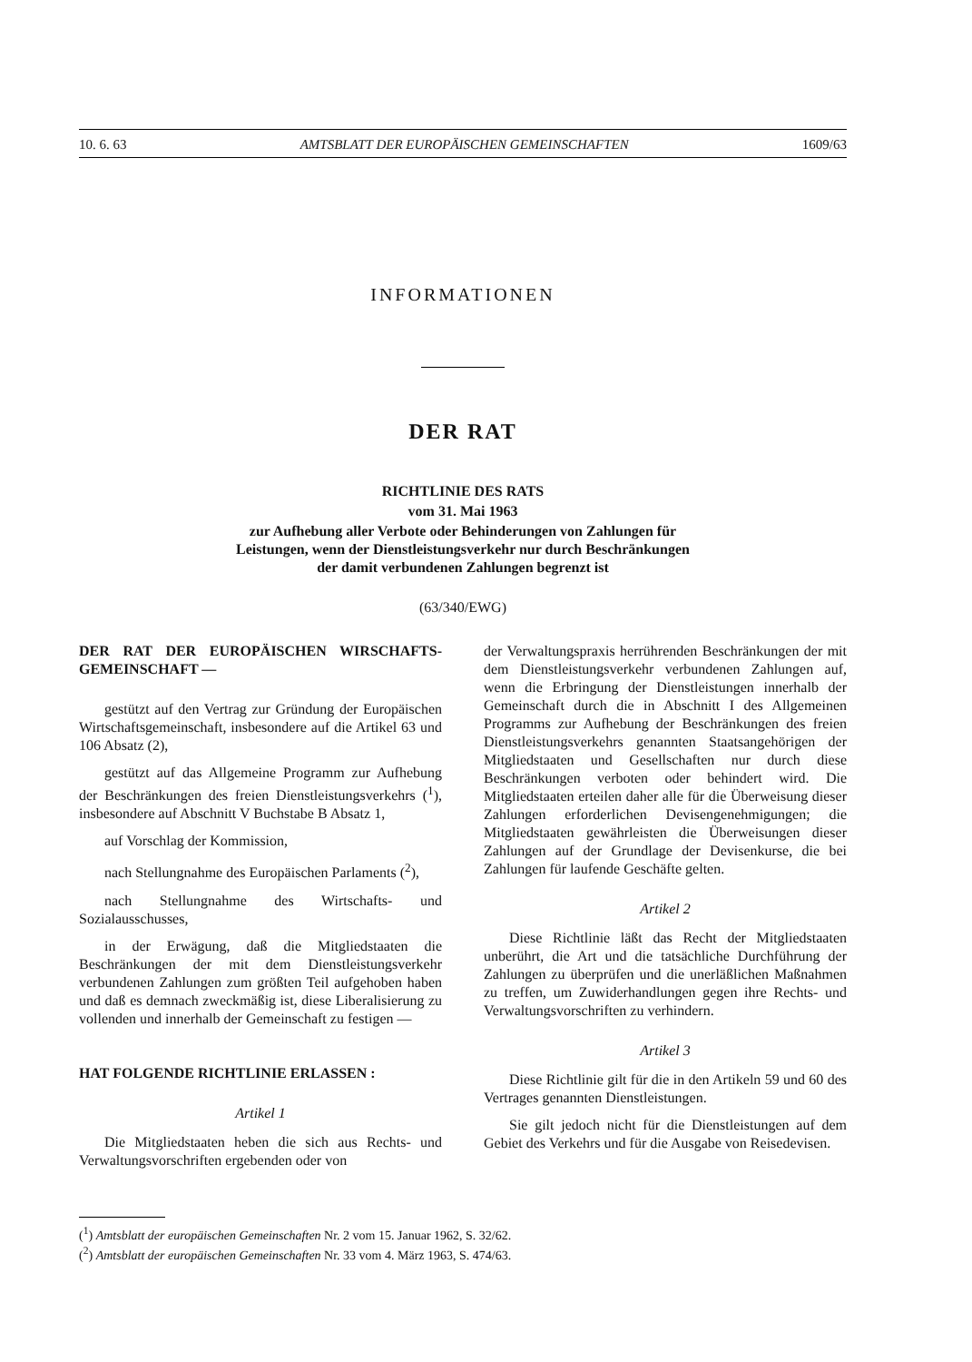10. 6. 63 AMTSBLATT DER EUROPÄISCHEN GEMEINSCHAFTEN 1609/63
INFORMATIONEN
DER RAT
RICHTLINIE DES RATS
vom 31. Mai 1963
zur Aufhebung aller Verbote oder Behinderungen von Zahlungen für
Leistungen, wenn der Dienstleistungsverkehr nur durch Beschränkungen
der damit verbundenen Zahlungen begrenzt ist
(63/340/EWG)
DER RAT DER EUROPÄISCHEN WIRSCHAFTS-GEMEINSCHAFT —
gestützt auf den Vertrag zur Gründung der Europäischen Wirtschaftsgemeinschaft, insbesondere auf die Artikel 63 und 106 Absatz (2),
gestützt auf das Allgemeine Programm zur Aufhebung der Beschränkungen des freien Dienstleistungsverkehrs (<sup>1</sup>), insbesondere auf Abschnitt V Buchstabe B Absatz 1,
auf Vorschlag der Kommission,
nach Stellungnahme des Europäischen Parlaments (<sup>2</sup>),
nach Stellungnahme des Wirtschafts- und Sozialausschusses,
in der Erwägung, daß die Mitgliedstaaten die Beschränkungen der mit dem Dienstleistungsverkehr verbundenen Zahlungen zum größten Teil aufgehoben haben und daß es demnach zweckmäßig ist, diese Liberalisierung zu vollenden und innerhalb der Gemeinschaft zu festigen —
HAT FOLGENDE RICHTLINIE ERLASSEN :
Artikel 1
Die Mitgliedstaaten heben die sich aus Rechts- und Verwaltungsvorschriften ergebenden oder von
der Verwaltungspraxis herrührenden Beschränkungen der mit dem Dienstleistungsverkehr verbundenen Zahlungen auf, wenn die Erbringung der Dienstleistungen innerhalb der Gemeinschaft durch die in Abschnitt I des Allgemeinen Programms zur Aufhebung der Beschränkungen des freien Dienstleistungsverkehrs genannten Staatsangehörigen der Mitgliedstaaten und Gesellschaften nur durch diese Beschränkungen verboten oder behindert wird. Die Mitgliedstaaten erteilen daher alle für die Überweisung dieser Zahlungen erforderlichen Devisengenehmigungen; die Mitgliedstaaten gewährleisten die Überweisungen dieser Zahlungen auf der Grundlage der Devisenkurse, die bei Zahlungen für laufende Geschäfte gelten.
Artikel 2
Diese Richtlinie läßt das Recht der Mitgliedstaaten unberührt, die Art und die tatsächliche Durchführung der Zahlungen zu überprüfen und die unerläßlichen Maßnahmen zu treffen, um Zuwiderhandlungen gegen ihre Rechts- und Verwaltungsvorschriften zu verhindern.
Artikel 3
Diese Richtlinie gilt für die in den Artikeln 59 und 60 des Vertrages genannten Dienstleistungen.
Sie gilt jedoch nicht für die Dienstleistungen auf dem Gebiet des Verkehrs und für die Ausgabe von Reisedevisen.
(<sup>1</sup>) Amtsblatt der europäischen Gemeinschaften Nr. 2 vom 15. Januar 1962, S. 32/62.
(<sup>2</sup>) Amtsblatt der europäischen Gemeinschaften Nr. 33 vom 4. März 1963, S. 474/63.